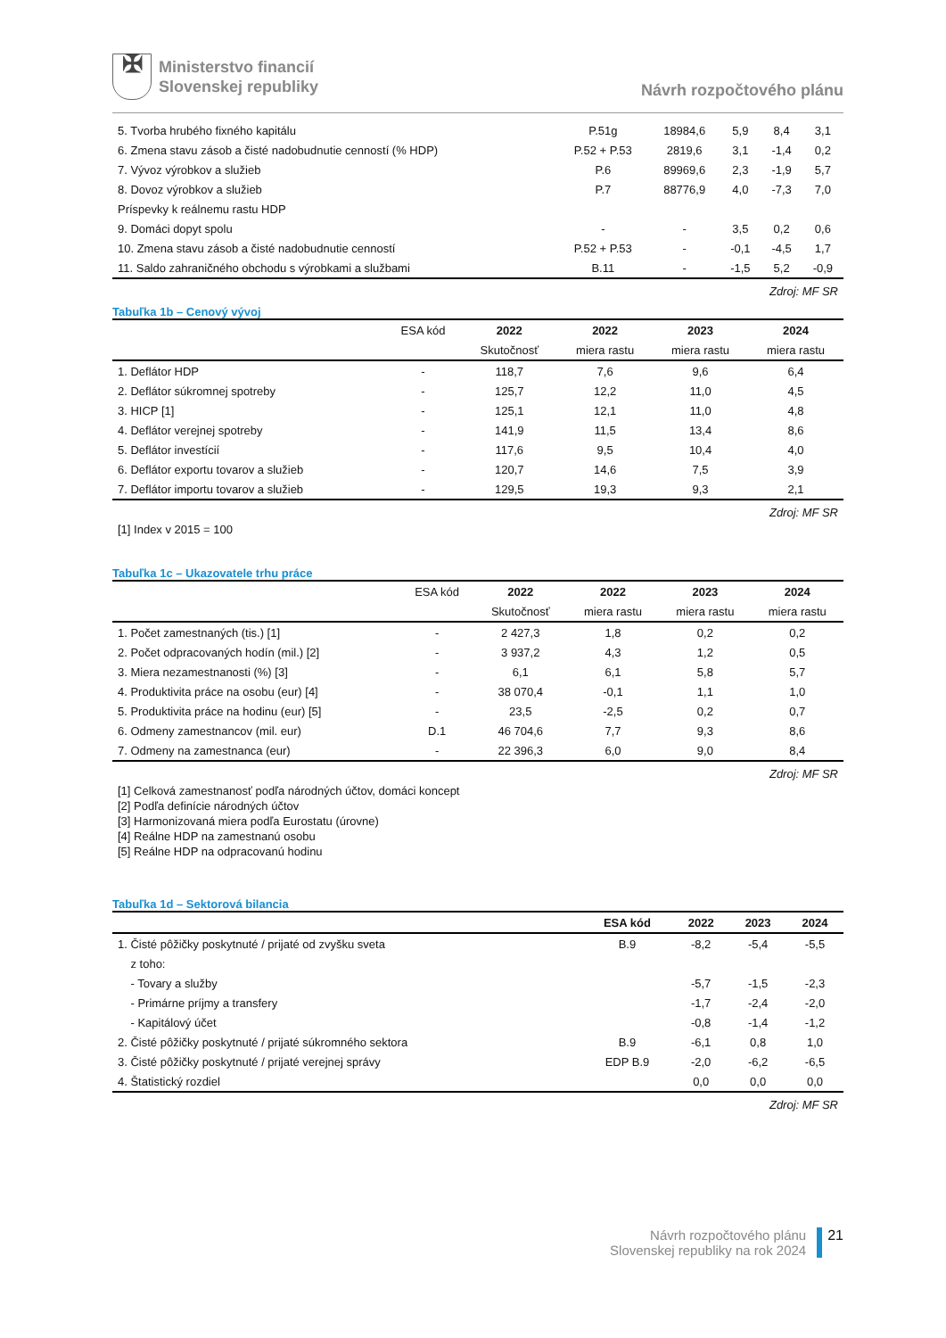✠
Ministerstvo financií
Slovenskej republiky
Návrh rozpočtového plánu
| 5. Tvorba hrubého fixného kapitálu | P.51g | 18984,6 | 5,9 | 8,4 | 3,1 |
| 6. Zmena stavu zásob a čisté nadobudnutie cenností (% HDP) | P.52 + P.53 | 2819,6 | 3,1 | -1,4 | 0,2 |
| 7. Vývoz výrobkov a služieb | P.6 | 89969,6 | 2,3 | -1,9 | 5,7 |
| 8. Dovoz výrobkov a služieb | P.7 | 88776,9 | 4,0 | -7,3 | 7,0 |
| Príspevky k reálnemu rastu HDP | | | | | |
| 9. Domáci dopyt spolu | - | - | 3,5 | 0,2 | 0,6 |
| 10. Zmena stavu zásob a čisté nadobudnutie cenností | P.52 + P.53 | - | -0,1 | -4,5 | 1,7 |
| 11. Saldo zahraničného obchodu s výrobkami a službami | B.11 | - | -1,5 | 5,2 | -0,9 |
Zdroj: MF SR
Tabuľka 1b – Cenový vývoj
| | ESA kód | 2022 | 2022 | 2023 | 2024 |
| --- | --- | --- | --- | --- | --- |
| | | Skutočnosť | miera rastu | miera rastu | miera rastu |
| 1. Deflátor HDP | - | 118,7 | 7,6 | 9,6 | 6,4 |
| 2. Deflátor súkromnej spotreby | - | 125,7 | 12,2 | 11,0 | 4,5 |
| 3. HICP [1] | - | 125,1 | 12,1 | 11,0 | 4,8 |
| 4. Deflátor verejnej spotreby | - | 141,9 | 11,5 | 13,4 | 8,6 |
| 5. Deflátor investícií | - | 117,6 | 9,5 | 10,4 | 4,0 |
| 6. Deflátor exportu tovarov a služieb | - | 120,7 | 14,6 | 7,5 | 3,9 |
| 7. Deflátor importu tovarov a služieb | - | 129,5 | 19,3 | 9,3 | 2,1 |
Zdroj: MF SR
[1] Index v 2015 = 100
Tabuľka 1c – Ukazovatele trhu práce
| | ESA kód | 2022 | 2022 | 2023 | 2024 |
| --- | --- | --- | --- | --- | --- |
| | | Skutočnosť | miera rastu | miera rastu | miera rastu |
| 1. Počet zamestnaných (tis.) [1] | - | 2 427,3 | 1,8 | 0,2 | 0,2 |
| 2. Počet odpracovaných hodín (mil.) [2] | - | 3 937,2 | 4,3 | 1,2 | 0,5 |
| 3. Miera nezamestnanosti (%) [3] | - | 6,1 | 6,1 | 5,8 | 5,7 |
| 4. Produktivita práce na osobu (eur) [4] | - | 38 070,4 | -0,1 | 1,1 | 1,0 |
| 5. Produktivita práce na hodinu (eur) [5] | - | 23,5 | -2,5 | 0,2 | 0,7 |
| 6. Odmeny zamestnancov (mil. eur) | D.1 | 46 704,6 | 7,7 | 9,3 | 8,6 |
| 7. Odmeny na zamestnanca (eur) | - | 22 396,3 | 6,0 | 9,0 | 8,4 |
Zdroj: MF SR
[1] Celková zamestnanosť podľa národných účtov, domáci koncept
[2] Podľa definície národných účtov
[3] Harmonizovaná miera podľa Eurostatu (úrovne)
[4] Reálne HDP na zamestnanú osobu
[5] Reálne HDP na odpracovanú hodinu
Tabuľka 1d – Sektorová bilancia
| | ESA kód | 2022 | 2023 | 2024 |
| --- | --- | --- | --- | --- |
| 1. Čisté pôžičky poskytnuté / prijaté od zvyšku sveta | B.9 | -8,2 | -5,4 | -5,5 |
| z toho: | | | | |
| - Tovary a služby | | -5,7 | -1,5 | -2,3 |
| - Primárne príjmy a transfery | | -1,7 | -2,4 | -2,0 |
| - Kapitálový účet | | -0,8 | -1,4 | -1,2 |
| 2. Čisté pôžičky poskytnuté / prijaté súkromného sektora | B.9 | -6,1 | 0,8 | 1,0 |
| 3. Čisté pôžičky poskytnuté / prijaté verejnej správy | EDP B.9 | -2,0 | -6,2 | -6,5 |
| 4. Štatistický rozdiel | | 0,0 | 0,0 | 0,0 |
Zdroj: MF SR
Návrh rozpočtového plánu
Slovenskej republiky na rok 2024
21